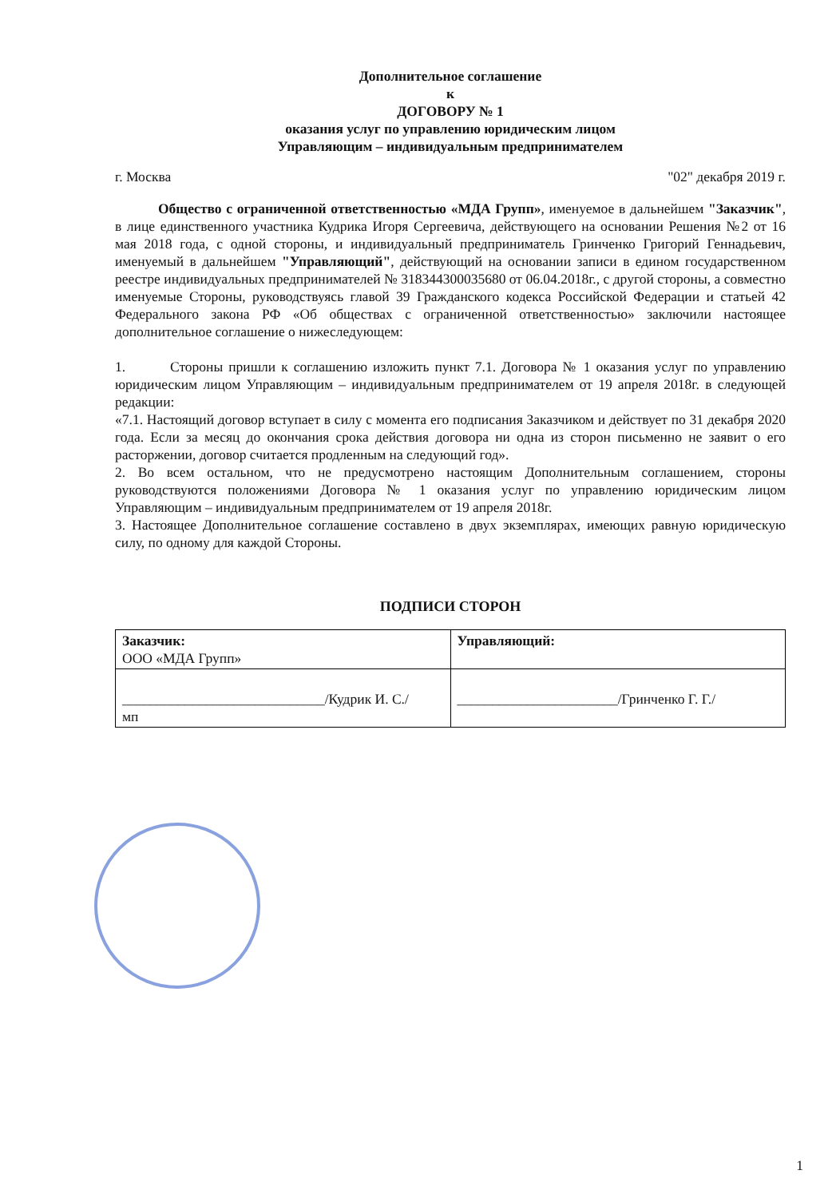Дополнительное соглашение
к
ДОГОВОРУ № 1
оказания услуг по управлению юридическим лицом
Управляющим – индивидуальным предпринимателем
г. Москва "02" декабря 2019 г.
Общество с ограниченной ответственностью «МДА Групп», именуемое в дальнейшем "Заказчик", в лице единственного участника Кудрика Игоря Сергеевича, действующего на основании Решения №2 от 16 мая 2018 года, с одной стороны, и индивидуальный предприниматель Гринченко Григорий Геннадьевич, именуемый в дальнейшем "Управляющий", действующий на основании записи в едином государственном реестре индивидуальных предпринимателей № 318344300035680 от 06.04.2018г., с другой стороны, а совместно именуемые Стороны, руководствуясь главой 39 Гражданского кодекса Российской Федерации и статьей 42 Федерального закона РФ «Об обществах с ограниченной ответственностью» заключили настоящее дополнительное соглашение о нижеследующем:
1. Стороны пришли к соглашению изложить пункт 7.1. Договора № 1 оказания услуг по управлению юридическим лицом Управляющим – индивидуальным предпринимателем от 19 апреля 2018г. в следующей редакции:
«7.1. Настоящий договор вступает в силу с момента его подписания Заказчиком и действует по 31 декабря 2020 года. Если за месяц до окончания срока действия договора ни одна из сторон письменно не заявит о его расторжении, договор считается продленным на следующий год».
2. Во всем остальном, что не предусмотрено настоящим Дополнительным соглашением, стороны руководствуются положениями Договора № 1 оказания услуг по управлению юридическим лицом Управляющим – индивидуальным предпринимателем от 19 апреля 2018г.
3. Настоящее Дополнительное соглашение составлено в двух экземплярах, имеющих равную юридическую силу, по одному для каждой Стороны.
ПОДПИСИ СТОРОН
| Заказчик: ООО «МДА Групп» | Управляющий: |
| _____________________________/Кудрик И. С./ мп | _______________________/Гринченко Г. Г./ |
1